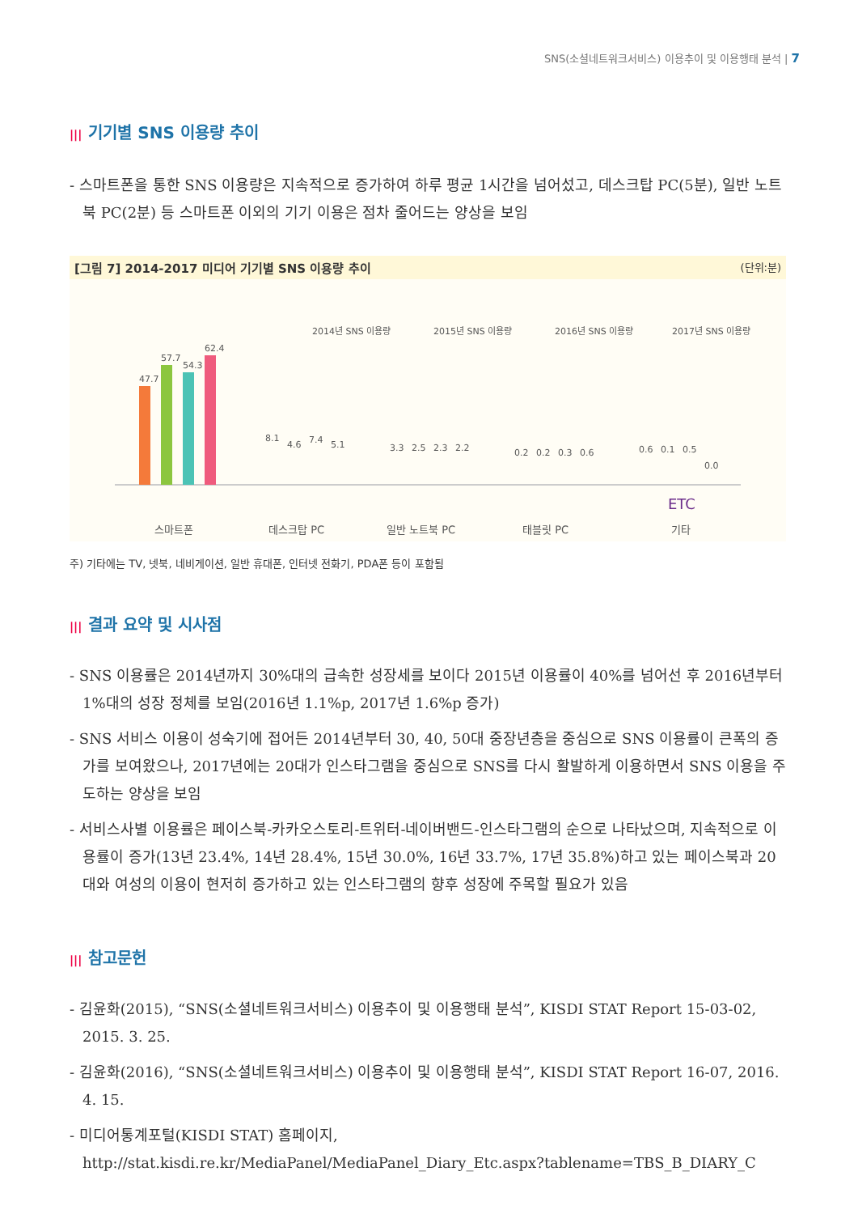SNS(소셜네트워크서비스) 이용추이 및 이용행태 분석 | 7
||| 기기별 SNS 이용량 추이
- 스마트폰을 통한 SNS 이용량은 지속적으로 증가하여 하루 평균 1시간을 넘어섰고, 데스크탑 PC(5분), 일반 노트북 PC(2분) 등 스마트폰 이외의 기기 이용은 점차 줄어드는 양상을 보임
[그림 7] 2014-2017 미디어 기기별 SNS 이용량 추이 (단위:분)
2014년 SNS 이용량
2015년 SNS 이용량
2016년 SNS 이용량
2017년 SNS 이용량
47.7
57.7
54.3
62.4
8.1
4.6
7.4
5.1
3.3
2.5
2.3
2.2
0.2
0.2
0.3
0.6
0.6
0.1
0.5
0.0
스마트폰
데스크탑 PC
일반 노트북 PC
태블릿 PC
ETC
기타
주) 기타에는 TV, 넷북, 네비게이션, 일반 휴대폰, 인터넷 전화기, PDA폰 등이 포함됨
||| 결과 요약 및 시사점
- SNS 이용률은 2014년까지 30%대의 급속한 성장세를 보이다 2015년 이용률이 40%를 넘어선 후 2016년부터 1%대의 성장 정체를 보임(2016년 1.1%p, 2017년 1.6%p 증가)
- SNS 서비스 이용이 성숙기에 접어든 2014년부터 30, 40, 50대 중장년층을 중심으로 SNS 이용률이 큰폭의 증가를 보여왔으나, 2017년에는 20대가 인스타그램을 중심으로 SNS를 다시 활발하게 이용하면서 SNS 이용을 주도하는 양상을 보임
- 서비스사별 이용률은 페이스북-카카오스토리-트위터-네이버밴드-인스타그램의 순으로 나타났으며, 지속적으로 이용률이 증가(13년 23.4%, 14년 28.4%, 15년 30.0%, 16년 33.7%, 17년 35.8%)하고 있는 페이스북과 20대와 여성의 이용이 현저히 증가하고 있는 인스타그램의 향후 성장에 주목할 필요가 있음
||| 참고문헌
- 김윤화(2015), “SNS(소셜네트워크서비스) 이용추이 및 이용행태 분석”, KISDI STAT Report 15-03-02, 2015. 3. 25.
- 김윤화(2016), “SNS(소셜네트워크서비스) 이용추이 및 이용행태 분석”, KISDI STAT Report 16-07, 2016. 4. 15.
- 미디어통계포털(KISDI STAT) 홈페이지, http://stat.kisdi.re.kr/MediaPanel/MediaPanel_Diary_Etc.aspx?tablename=TBS_B_DIARY_C